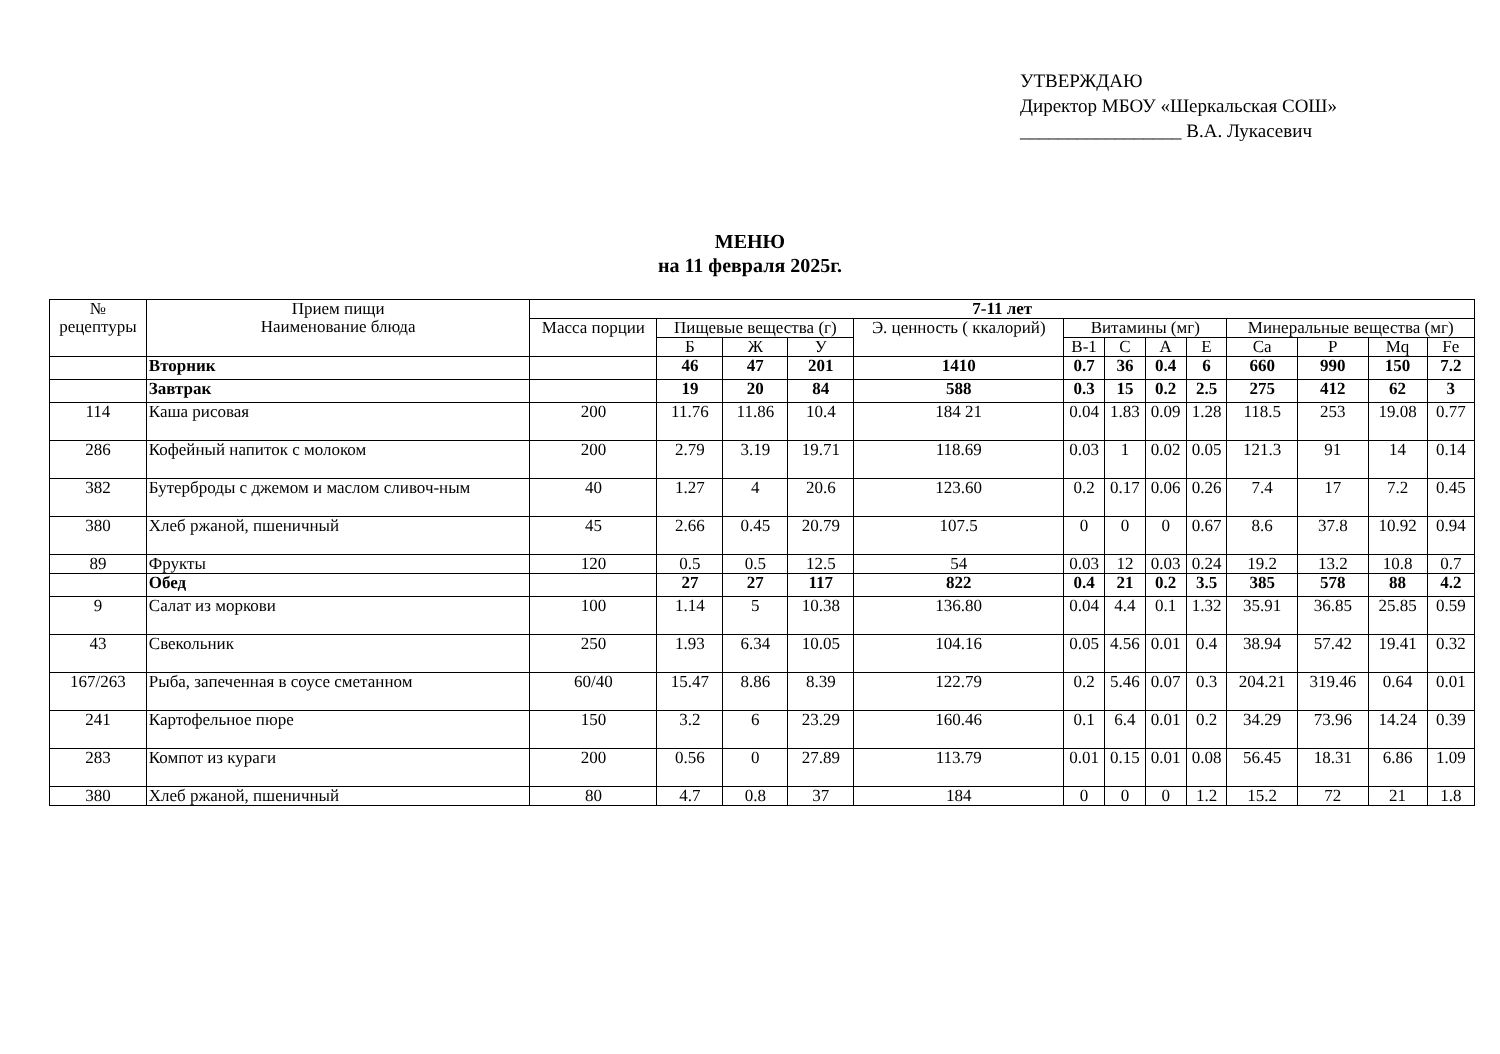УТВЕРЖДАЮ
Директор МБОУ «Шеркальская СОШ»
_________________ В.А. Лукасевич
МЕНЮ
на 11 февраля 2025г.
| № рецептуры | Прием пищи Наименование блюда | 7-11 лет | | | | | | | | | | | | |
| --- | --- | --- | --- | --- | --- | --- | --- | --- | --- | --- | --- | --- | --- | --- |
| | | Масса порции | Пищевые вещества (г) | | | Э. ценность ( ккалорий) | Витамины (мг) | | | | Минеральные вещества (мг) | | | |
| | | | Б | Ж | У | | В-1 | С | А | Е | Са | Р | Mq | Fe |
| | Вторник | | 46 | 47 | 201 | 1410 | 0.7 | 36 | 0.4 | 6 | 660 | 990 | 150 | 7.2 |
| | Завтрак | | 19 | 20 | 84 | 588 | 0.3 | 15 | 0.2 | 2.5 | 275 | 412 | 62 | 3 |
| 114 | Каша рисовая | 200 | 11.76 | 11.86 | 10.4 | 184 21 | 0.04 | 1.83 | 0.09 | 1.28 | 118.5 | 253 | 19.08 | 0.77 |
| 286 | Кофейный напиток с молоком | 200 | 2.79 | 3.19 | 19.71 | 118.69 | 0.03 | 1 | 0.02 | 0.05 | 121.3 | 91 | 14 | 0.14 |
| 382 | Бутерброды с джемом и маслом сливоч-ным | 40 | 1.27 | 4 | 20.6 | 123.60 | 0.2 | 0.17 | 0.06 | 0.26 | 7.4 | 17 | 7.2 | 0.45 |
| 380 | Хлеб ржаной, пшеничный | 45 | 2.66 | 0.45 | 20.79 | 107.5 | 0 | 0 | 0 | 0.67 | 8.6 | 37.8 | 10.92 | 0.94 |
| 89 | Фрукты | 120 | 0.5 | 0.5 | 12.5 | 54 | 0.03 | 12 | 0.03 | 0.24 | 19.2 | 13.2 | 10.8 | 0.7 |
| | Обед | | 27 | 27 | 117 | 822 | 0.4 | 21 | 0.2 | 3.5 | 385 | 578 | 88 | 4.2 |
| 9 | Салат из моркови | 100 | 1.14 | 5 | 10.38 | 136.80 | 0.04 | 4.4 | 0.1 | 1.32 | 35.91 | 36.85 | 25.85 | 0.59 |
| 43 | Свекольник | 250 | 1.93 | 6.34 | 10.05 | 104.16 | 0.05 | 4.56 | 0.01 | 0.4 | 38.94 | 57.42 | 19.41 | 0.32 |
| 167/263 | Рыба, запеченная в соусе сметанном | 60/40 | 15.47 | 8.86 | 8.39 | 122.79 | 0.2 | 5.46 | 0.07 | 0.3 | 204.21 | 319.46 | 0.64 | 0.01 |
| 241 | Картофельное пюре | 150 | 3.2 | 6 | 23.29 | 160.46 | 0.1 | 6.4 | 0.01 | 0.2 | 34.29 | 73.96 | 14.24 | 0.39 |
| 283 | Компот из кураги | 200 | 0.56 | 0 | 27.89 | 113.79 | 0.01 | 0.15 | 0.01 | 0.08 | 56.45 | 18.31 | 6.86 | 1.09 |
| 380 | Хлеб ржаной, пшеничный | 80 | 4.7 | 0.8 | 37 | 184 | 0 | 0 | 0 | 1.2 | 15.2 | 72 | 21 | 1.8 |